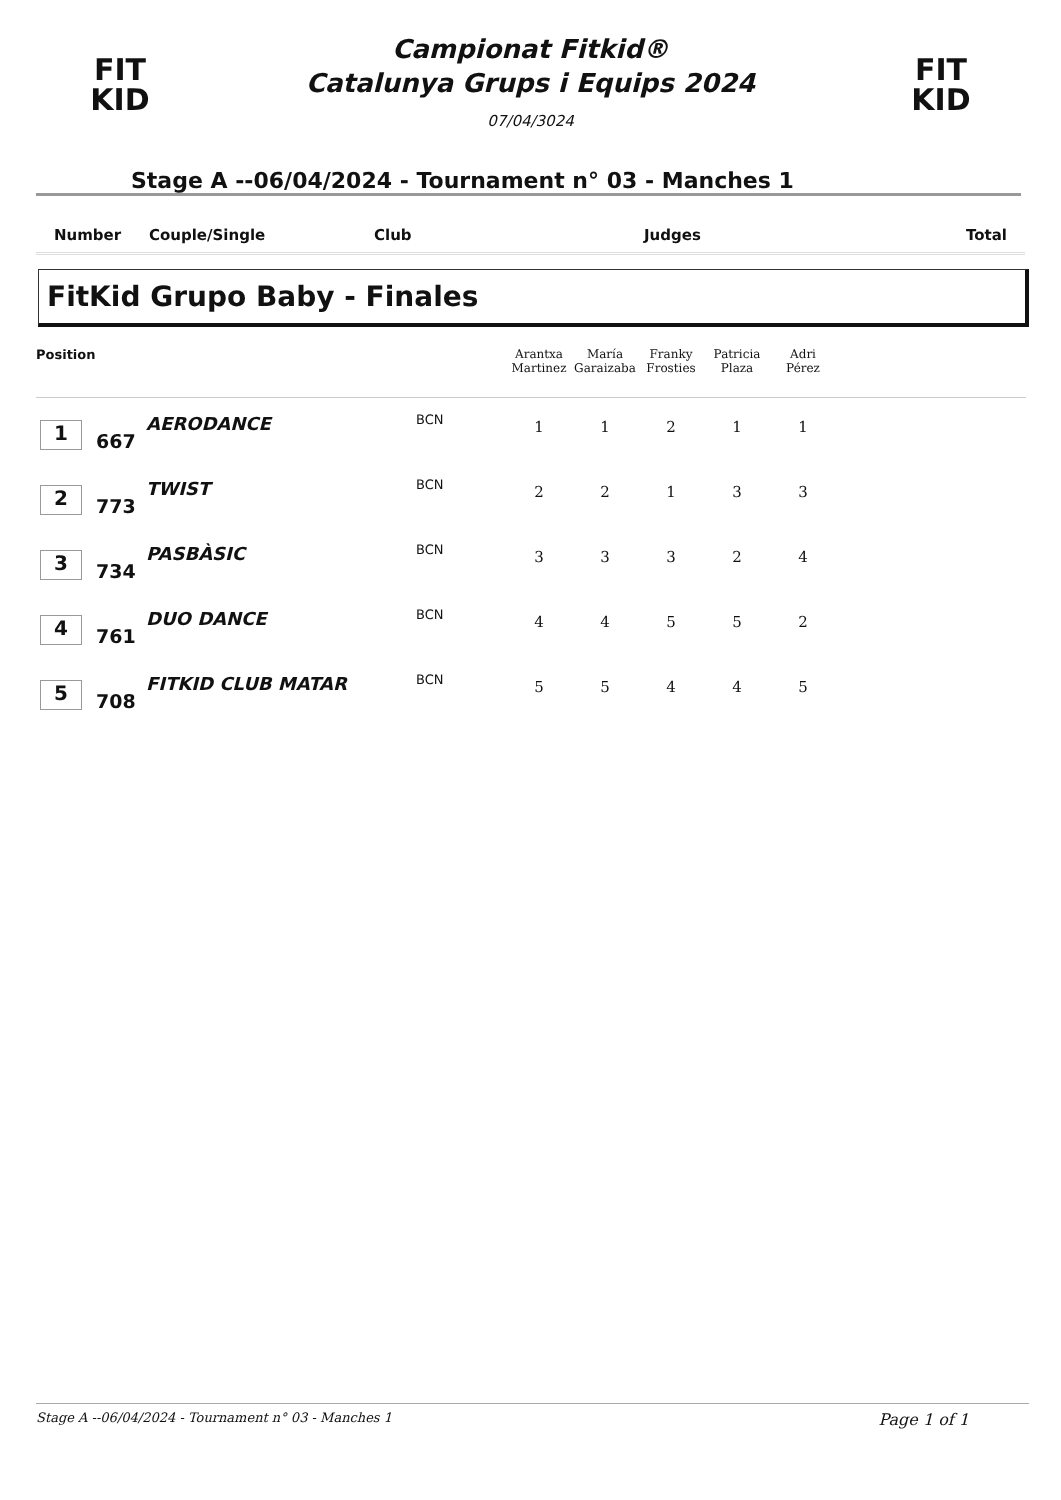FIT
KID
Campionat Fitkid®
Catalunya Grups i Equips 2024
07/04/3024
FIT
KID
Stage A --06/04/2024 - Tournament n° 03 - Manches 1
Number Couple/Single Club Judges Total
FitKid Grupo Baby - Finales
| Position | | | | Arantxa Martinez | María Garaizaba | Franky Frosties | Patricia Plaza | Adri Pérez | |
| --- | --- | --- | --- | --- | --- | --- | --- | --- | --- |
| 1 | 667 | AERODANCE | BCN | 1 | 1 | 2 | 1 | 1 | |
| 2 | 773 | TWIST | BCN | 2 | 2 | 1 | 3 | 3 | |
| 3 | 734 | PASBÀSIC | BCN | 3 | 3 | 3 | 2 | 4 | |
| 4 | 761 | DUO DANCE | BCN | 4 | 4 | 5 | 5 | 2 | |
| 5 | 708 | FITKID CLUB MATAR | BCN | 5 | 5 | 4 | 4 | 5 | |
Stage A --06/04/2024 - Tournament n° 03 - Manches 1 Page 1 of 1